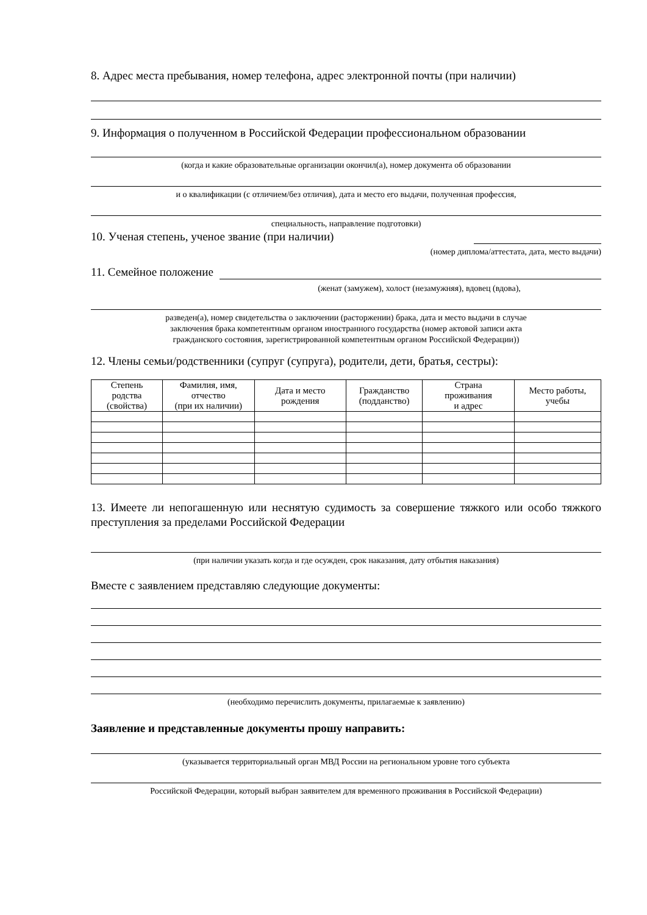8. Адрес места пребывания, номер телефона, адрес электронной почты (при наличии)
9. Информация о полученном в Российской Федерации профессиональном образовании
(когда и какие образовательные организации окончил(а), номер документа об образовании
и о квалификации (с отличием/без отличия), дата и место его выдачи, полученная профессия,
специальность, направление подготовки)
10. Ученая степень, ученое звание (при наличии)
(номер диплома/аттестата, дата, место выдачи)
11. Семейное положение
(женат (замужем), холост (незамужняя), вдовец (вдова),
разведен(а), номер свидетельства о заключении (расторжении) брака, дата и место выдачи в случае
заключения брака компетентным органом иностранного государства (номер актовой записи акта
гражданского состояния, зарегистрированной компетентным органом Российской Федерации))
12. Члены семьи/родственники (супруг (супруга), родители, дети, братья, сестры):
| Степень родства (свойства) | Фамилия, имя, отчество (при их наличии) | Дата и место рождения | Гражданство (подданство) | Страна проживания и адрес | Место работы, учебы |
| --- | --- | --- | --- | --- | --- |
13. Имеете ли непогашенную или неснятую судимость за совершение тяжкого или особо тяжкого преступления за пределами Российской Федерации
(при наличии указать когда и где осужден, срок наказания, дату отбытия наказания)
Вместе с заявлением представляю следующие документы:
(необходимо перечислить документы, прилагаемые к заявлению)
Заявление и представленные документы прошу направить:
(указывается территориальный орган МВД России на региональном уровне того субъекта
Российской Федерации, который выбран заявителем для временного проживания в Российской Федерации)